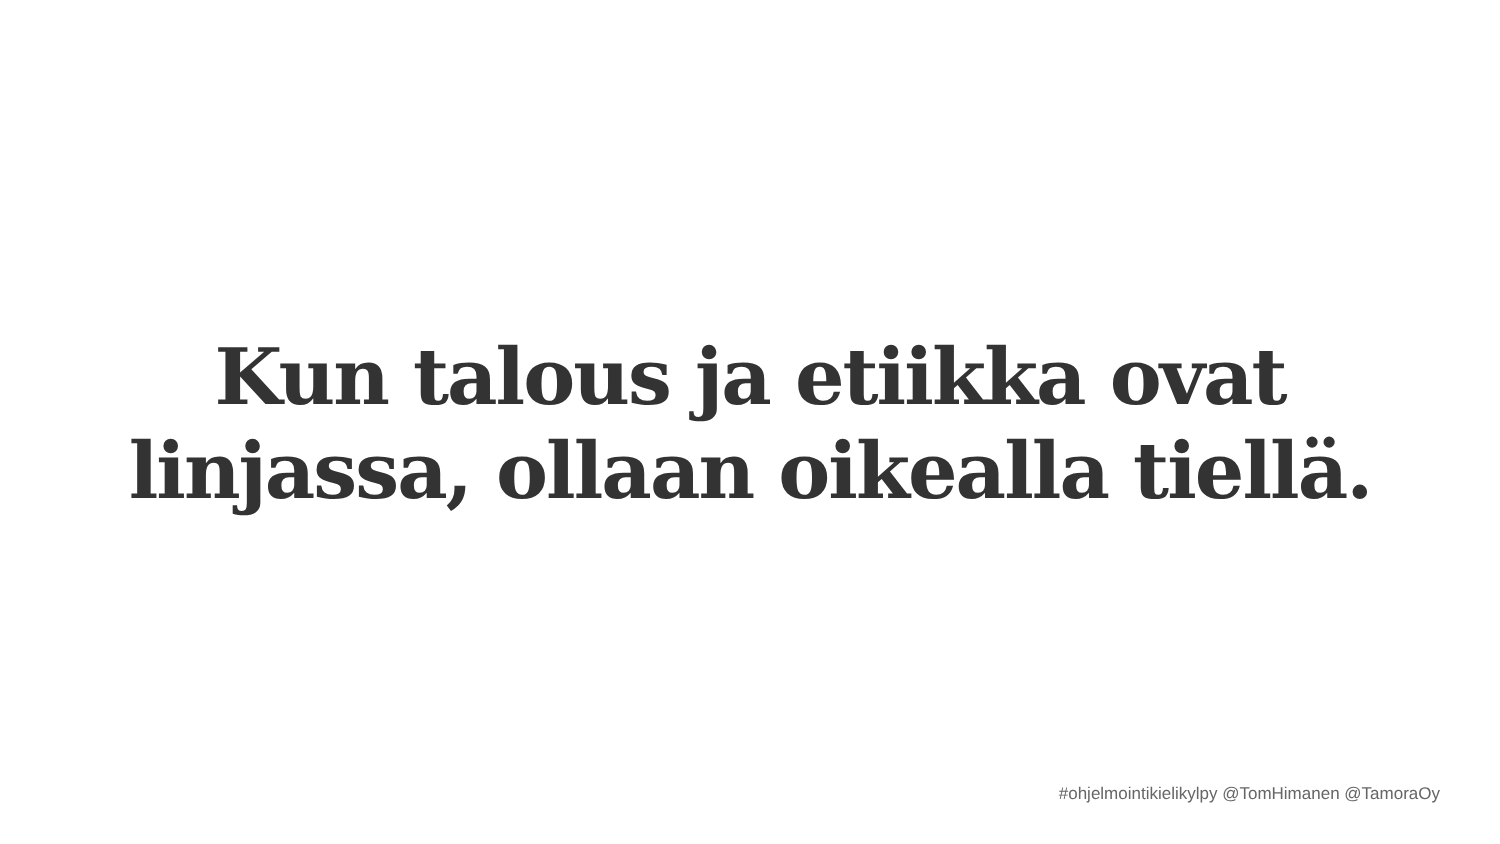Kun talous ja etiikka ovat
linjassa, ollaan oikealla tiellä.
#ohjelmointikielikylpy @TomHimanen @TamoraOy